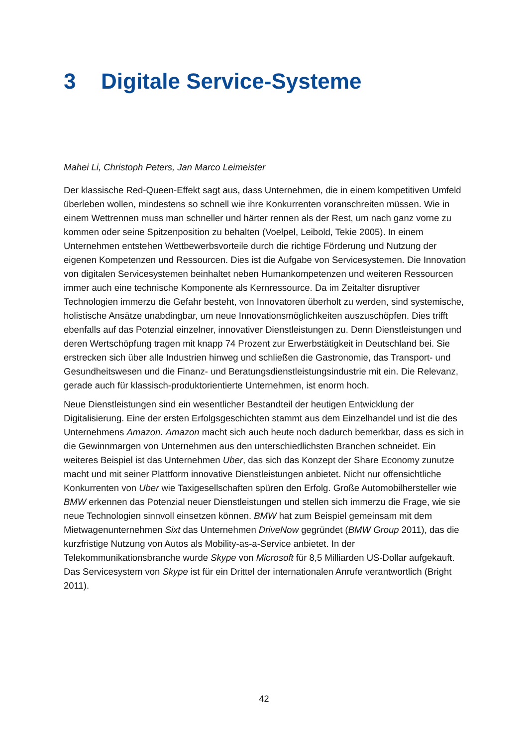3 Digitale Service-Systeme
Mahei Li, Christoph Peters, Jan Marco Leimeister
Der klassische Red-Queen-Effekt sagt aus, dass Unternehmen, die in einem kompetitiven Umfeld überleben wollen, mindestens so schnell wie ihre Konkurrenten voranschreiten müssen. Wie in einem Wettrennen muss man schneller und härter rennen als der Rest, um nach ganz vorne zu kommen oder seine Spitzenposition zu behalten (Voelpel, Leibold, Tekie 2005). In einem Unternehmen entstehen Wettbewerbsvorteile durch die richtige Förderung und Nutzung der eigenen Kompetenzen und Ressourcen. Dies ist die Aufgabe von Servicesystemen. Die Innovation von digitalen Servicesystemen beinhaltet neben Humankompetenzen und weiteren Ressourcen immer auch eine technische Komponente als Kernressource. Da im Zeitalter disruptiver Technologien immerzu die Gefahr besteht, von Innovatoren überholt zu werden, sind systemische, holistische Ansätze unabdingbar, um neue Innovationsmöglichkeiten auszuschöpfen. Dies trifft ebenfalls auf das Potenzial einzelner, innovativer Dienstleistungen zu. Denn Dienstleistungen und deren Wertschöpfung tragen mit knapp 74 Prozent zur Erwerbstätigkeit in Deutschland bei. Sie erstrecken sich über alle Industrien hinweg und schließen die Gastronomie, das Transport- und Gesundheitswesen und die Finanz- und Beratungsdienstleistungsindustrie mit ein. Die Relevanz, gerade auch für klassisch-produktorientierte Unternehmen, ist enorm hoch.
Neue Dienstleistungen sind ein wesentlicher Bestandteil der heutigen Entwicklung der Digitalisierung. Eine der ersten Erfolgsgeschichten stammt aus dem Einzelhandel und ist die des Unternehmens Amazon. Amazon macht sich auch heute noch dadurch bemerkbar, dass es sich in die Gewinnmargen von Unternehmen aus den unterschiedlichsten Branchen schneidet. Ein weiteres Beispiel ist das Unternehmen Uber, das sich das Konzept der Share Economy zunutze macht und mit seiner Plattform innovative Dienstleistungen anbietet. Nicht nur offensichtliche Konkurrenten von Uber wie Taxigesellschaften spüren den Erfolg. Große Automobilhersteller wie BMW erkennen das Potenzial neuer Dienstleistungen und stellen sich immerzu die Frage, wie sie neue Technologien sinnvoll einsetzen können. BMW hat zum Beispiel gemeinsam mit dem Mietwagenunternehmen Sixt das Unternehmen DriveNow gegründet (BMW Group 2011), das die kurzfristige Nutzung von Autos als Mobility-as-a-Service anbietet. In der Telekommunikationsbranche wurde Skype von Microsoft für 8,5 Milliarden US-Dollar aufgekauft. Das Servicesystem von Skype ist für ein Drittel der internationalen Anrufe verantwortlich (Bright 2011).
42